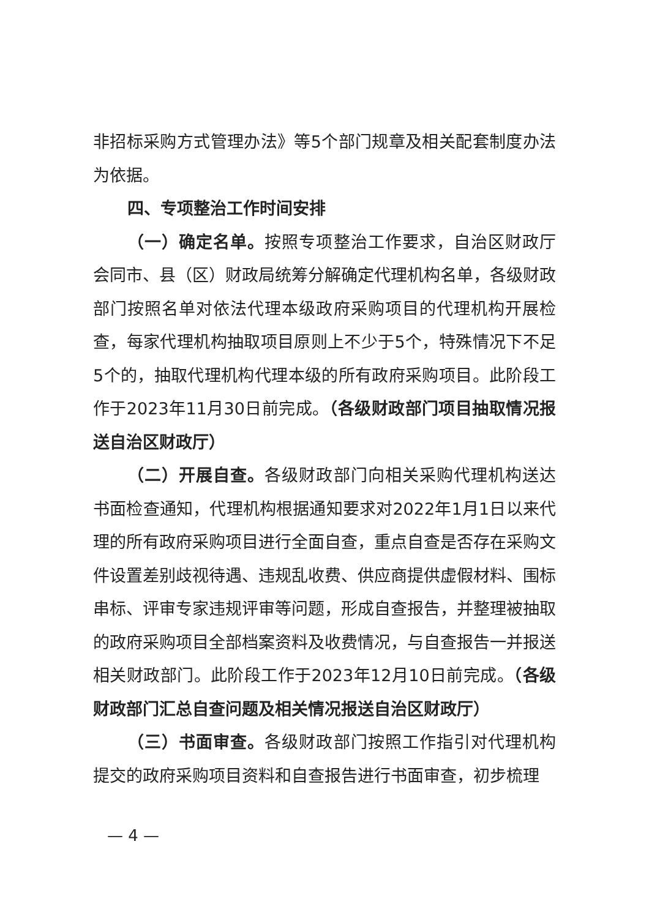非招标采购方式管理办法》等5个部门规章及相关配套制度办法为依据。
四、专项整治工作时间安排
（一）确定名单。按照专项整治工作要求，自治区财政厅会同市、县（区）财政局统筹分解确定代理机构名单，各级财政部门按照名单对依法代理本级政府采购项目的代理机构开展检查，每家代理机构抽取项目原则上不少于5个，特殊情况下不足5个的，抽取代理机构代理本级的所有政府采购项目。此阶段工作于2023年11月30日前完成。（各级财政部门项目抽取情况报送自治区财政厅）
（二）开展自查。各级财政部门向相关采购代理机构送达书面检查通知，代理机构根据通知要求对2022年1月1日以来代理的所有政府采购项目进行全面自查，重点自查是否存在采购文件设置差别歧视待遇、违规乱收费、供应商提供虚假材料、围标串标、评审专家违规评审等问题，形成自查报告，并整理被抽取的政府采购项目全部档案资料及收费情况，与自查报告一并报送相关财政部门。此阶段工作于2023年12月10日前完成。（各级财政部门汇总自查问题及相关情况报送自治区财政厅）
（三）书面审查。各级财政部门按照工作指引对代理机构提交的政府采购项目资料和自查报告进行书面审查，初步梳理
— 4 —